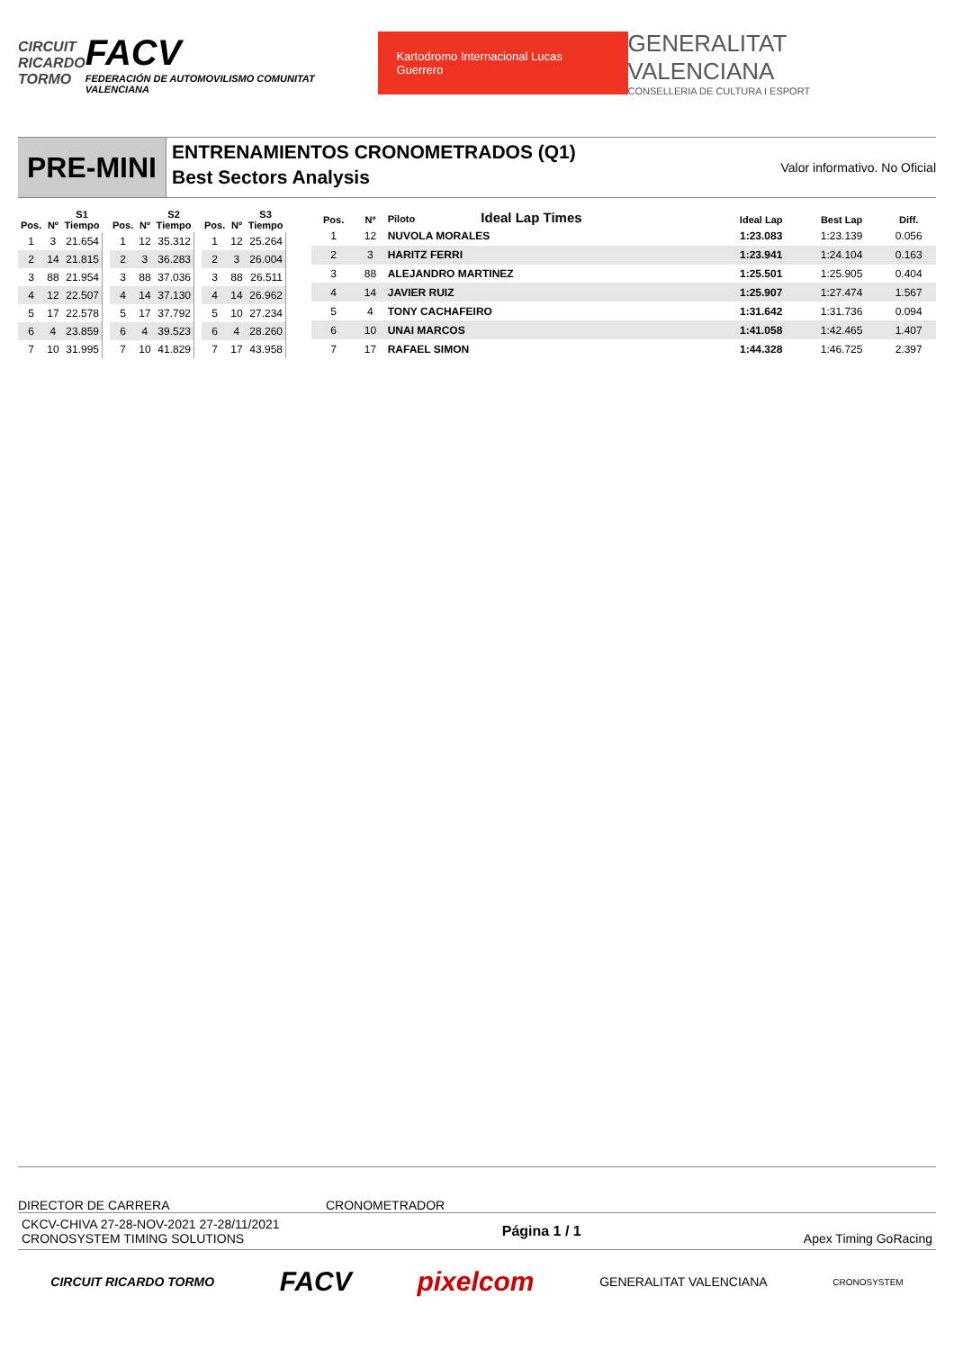CIRCUIT
RICARDO
TORMO
FACV
FEDERACIÓN DE AUTOMOVILISMO COMUNITAT VALENCIANA
Kartodromo Internacional Lucas Guerrero
GENERALITAT VALENCIANA
CONSELLERIA DE CULTURA I ESPORT
PRE-MINI
ENTRENAMIENTOS CRONOMETRADOS (Q1)
Best Sectors Analysis
Valor informativo. No Oficial
| Pos. | Nº | S1 Tiempo |
| --- | --- | --- |
| 1 | 3 | 21.654 |
| 2 | 14 | 21.815 |
| 3 | 88 | 21.954 |
| 4 | 12 | 22.507 |
| 5 | 17 | 22.578 |
| 6 | 4 | 23.859 |
| 7 | 10 | 31.995 |
| Pos. | Nº | S2 Tiempo |
| --- | --- | --- |
| 1 | 12 | 35.312 |
| 2 | 3 | 36.283 |
| 3 | 88 | 37.036 |
| 4 | 14 | 37.130 |
| 5 | 17 | 37.792 |
| 6 | 4 | 39.523 |
| 7 | 10 | 41.829 |
| Pos. | Nº | S3 Tiempo |
| --- | --- | --- |
| 1 | 12 | 25.264 |
| 2 | 3 | 26.004 |
| 3 | 88 | 26.511 |
| 4 | 14 | 26.962 |
| 5 | 10 | 27.234 |
| 6 | 4 | 28.260 |
| 7 | 17 | 43.958 |
| Pos. | Nº | Piloto Ideal Lap Times | Ideal Lap | Best Lap | Diff. |
| --- | --- | --- | --- | --- | --- |
| 1 | 12 | NUVOLA MORALES | 1:23.083 | 1:23.139 | 0.056 |
| 2 | 3 | HARITZ FERRI | 1:23.941 | 1:24.104 | 0.163 |
| 3 | 88 | ALEJANDRO MARTINEZ | 1:25.501 | 1:25.905 | 0.404 |
| 4 | 14 | JAVIER RUIZ | 1:25.907 | 1:27.474 | 1.567 |
| 5 | 4 | TONY CACHAFEIRO | 1:31.642 | 1:31.736 | 0.094 |
| 6 | 10 | UNAI MARCOS | 1:41.058 | 1:42.465 | 1.407 |
| 7 | 17 | RAFAEL SIMON | 1:44.328 | 1:46.725 | 2.397 |
DIRECTOR DE CARRERA CRONOMETRADOR
CKCV-CHIVA 27-28-NOV-2021 27-28/11/2021
CRONOSYSTEM TIMING SOLUTIONS
Página 1 / 1 Apex Timing GoRacing
CIRCUIT RICARDO TORMO FACV pixelcom GENERALITAT VALENCIANA CRONOSYSTEM